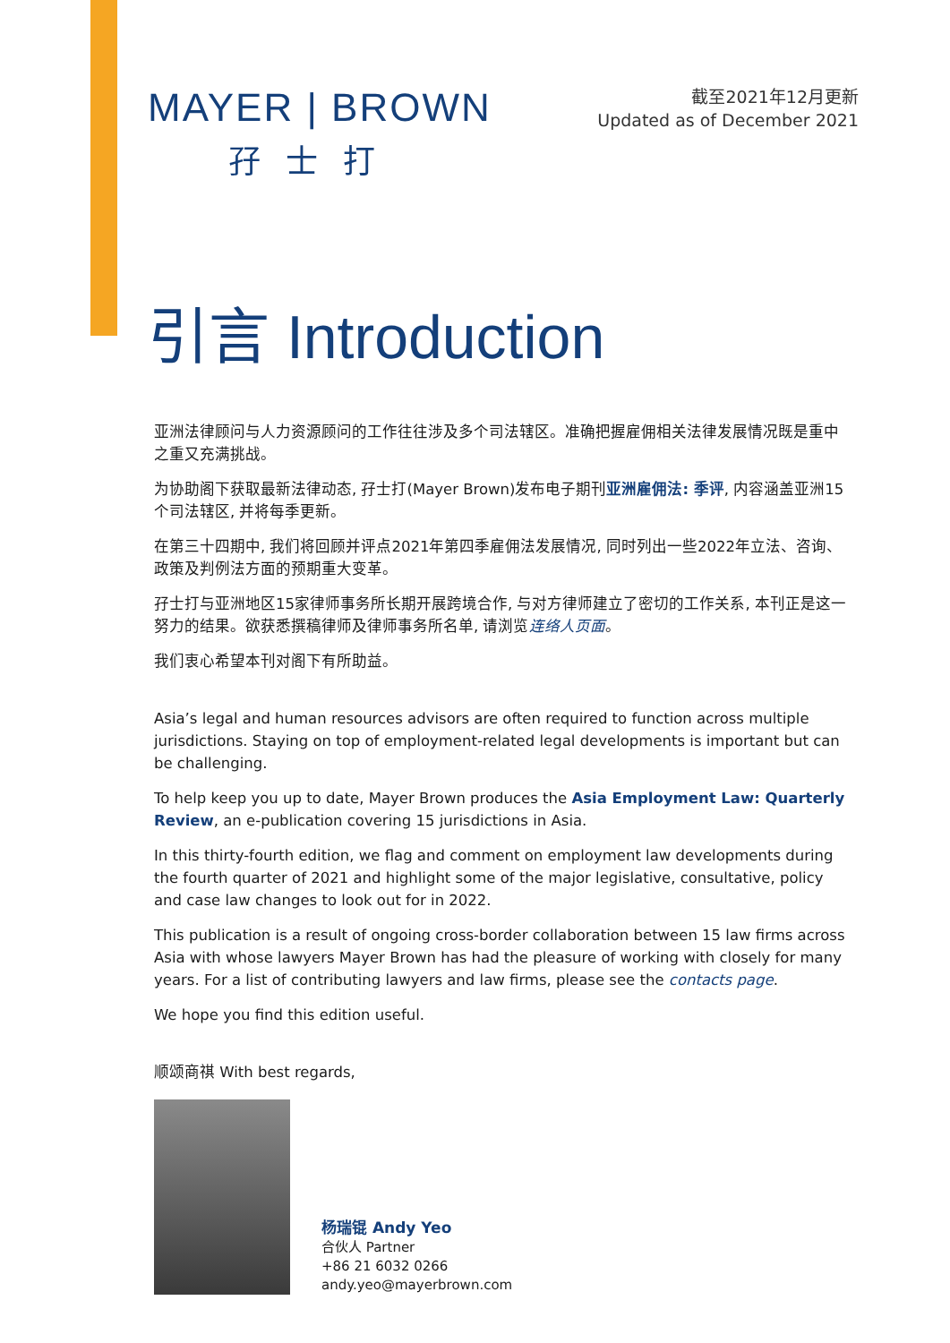MAYER | BROWN
孖士打
截至2021年12月更新
Updated as of December 2021
引言 Introduction
亚洲法律顾问与人力资源顾问的工作往往涉及多个司法辖区。准确把握雇佣相关法律发展情况既是重中之重又充满挑战。
为协助阁下获取最新法律动态, 孖士打(Mayer Brown)发布电子期刊亚洲雇佣法: 季评, 内容涵盖亚洲15个司法辖区, 并将每季更新。
在第三十四期中, 我们将回顾并评点2021年第四季雇佣法发展情况, 同时列出一些2022年立法、咨询、政策及判例法方面的预期重大变革。
孖士打与亚洲地区15家律师事务所长期开展跨境合作, 与对方律师建立了密切的工作关系, 本刊正是这一努力的结果。欲获悉撰稿律师及律师事务所名单, 请浏览连络人页面。
我们衷心希望本刊对阁下有所助益。
Asia’s legal and human resources advisors are often required to function across multiple jurisdictions. Staying on top of employment-related legal developments is important but can be challenging.
To help keep you up to date, Mayer Brown produces the Asia Employment Law: Quarterly Review, an e-publication covering 15 jurisdictions in Asia.
In this thirty-fourth edition, we flag and comment on employment law developments during the fourth quarter of 2021 and highlight some of the major legislative, consultative, policy and case law changes to look out for in 2022.
This publication is a result of ongoing cross-border collaboration between 15 law firms across Asia with whose lawyers Mayer Brown has had the pleasure of working with closely for many years. For a list of contributing lawyers and law firms, please see the contacts page.
We hope you find this edition useful.
顺颂商祺 With best regards,
杨瑞锟 Andy Yeo
合伙人 Partner
+86 21 6032 0266
andy.yeo@mayerbrown.com